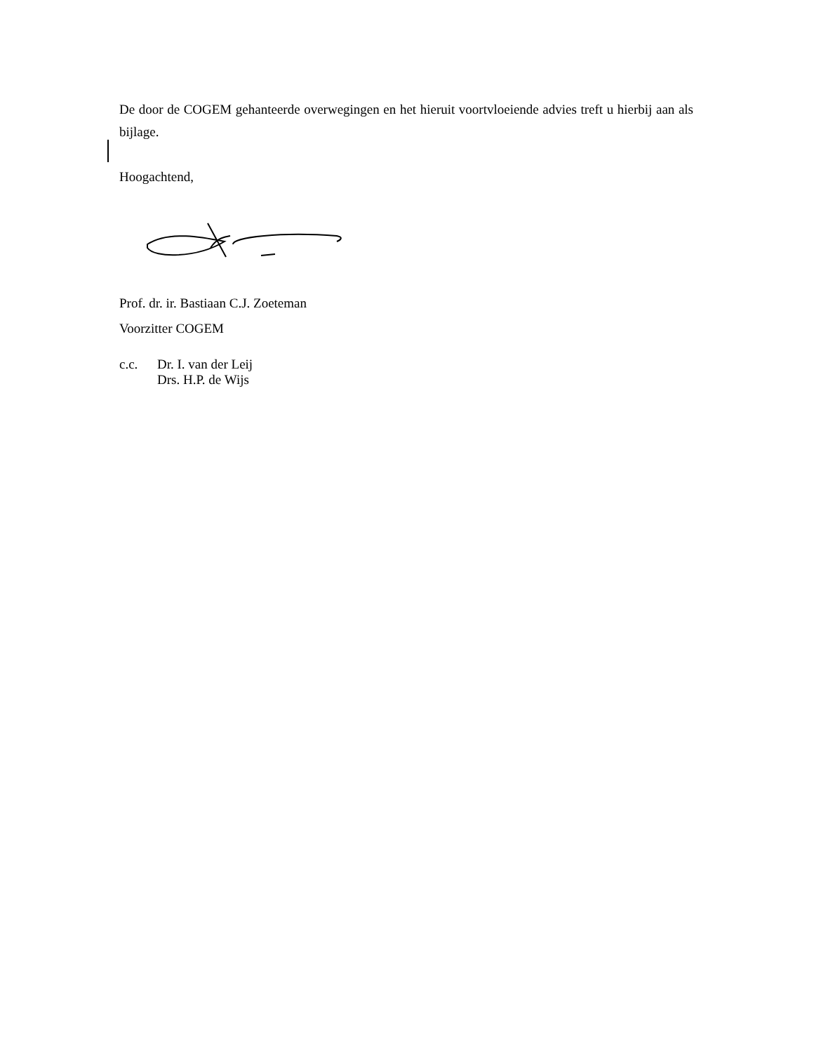De door de COGEM gehanteerde overwegingen en het hieruit voortvloeiende advies treft u hierbij aan als bijlage.
Hoogachtend,
Prof. dr. ir. Bastiaan C.J. Zoeteman
Voorzitter COGEM
c.c. Dr. I. van der Leij
Drs. H.P. de Wijs